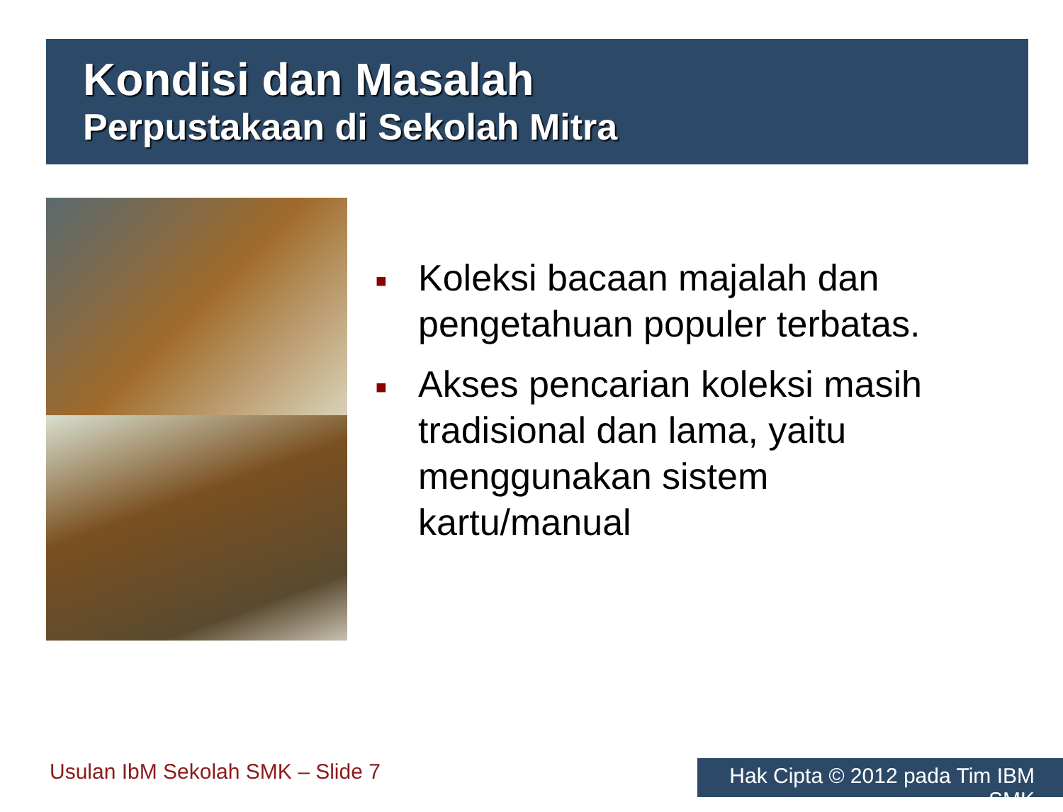Kondisi dan Masalah
Perpustakaan di Sekolah Mitra
■ Koleksi bacaan majalah dan pengetahuan populer terbatas.
■ Akses pencarian koleksi masih tradisional dan lama, yaitu menggunakan sistem kartu/manual
Usulan IbM Sekolah SMK – Slide 7
Hak Cipta © 2012 pada Tim IBM SMK